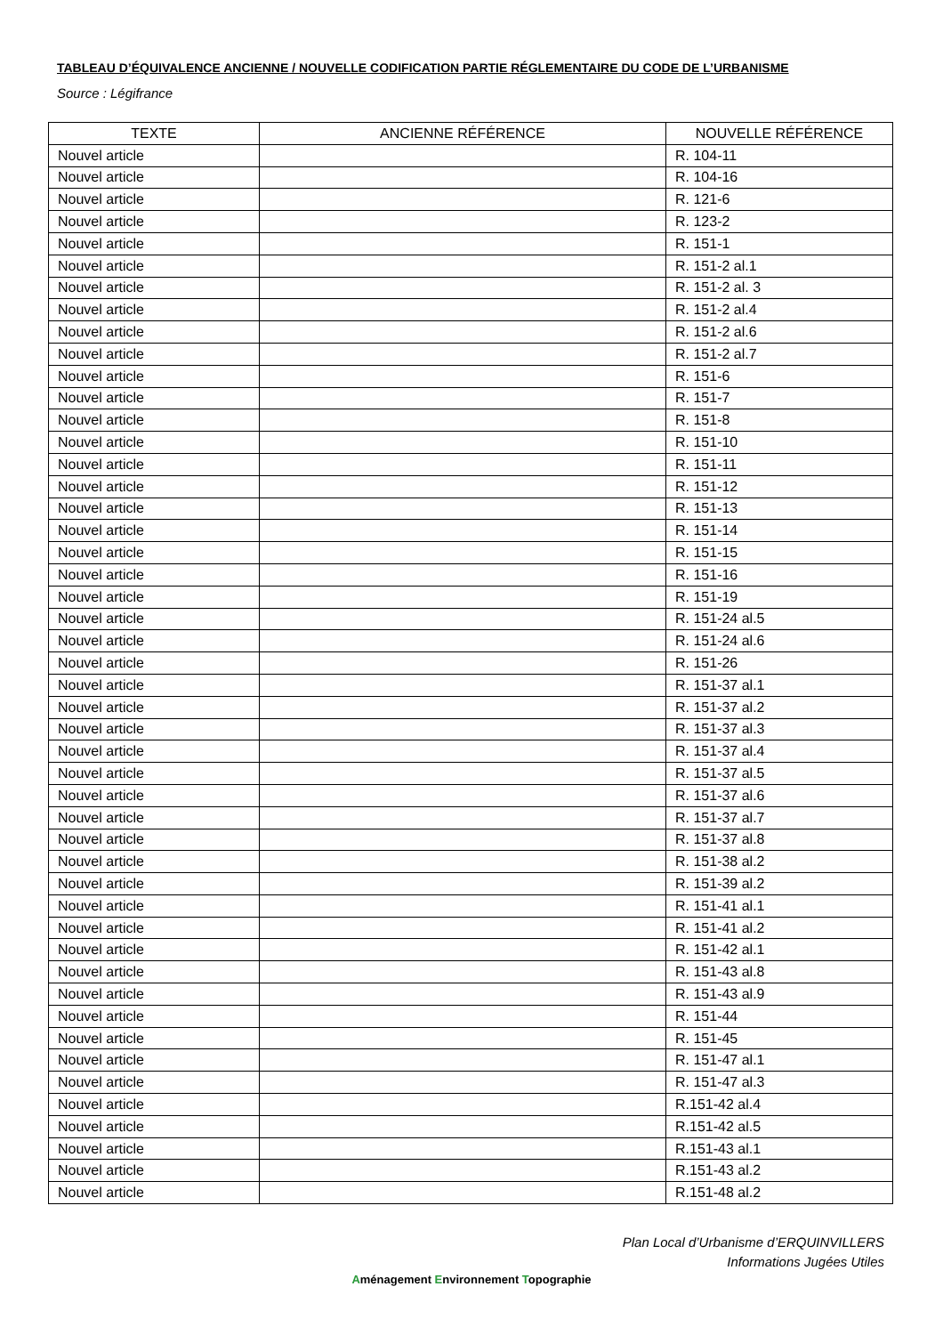TABLEAU D’ÉQUIVALENCE ANCIENNE / NOUVELLE CODIFICATION PARTIE RÉGLEMENTAIRE DU CODE DE L’URBANISME
Source : Légifrance
| TEXTE | ANCIENNE RÉFÉRENCE | NOUVELLE RÉFÉRENCE |
| --- | --- | --- |
| Nouvel article | | R. 104-11 |
| Nouvel article | | R. 104-16 |
| Nouvel article | | R. 121-6 |
| Nouvel article | | R. 123-2 |
| Nouvel article | | R. 151-1 |
| Nouvel article | | R. 151-2 al.1 |
| Nouvel article | | R. 151-2 al. 3 |
| Nouvel article | | R. 151-2 al.4 |
| Nouvel article | | R. 151-2 al.6 |
| Nouvel article | | R. 151-2 al.7 |
| Nouvel article | | R. 151-6 |
| Nouvel article | | R. 151-7 |
| Nouvel article | | R. 151-8 |
| Nouvel article | | R. 151-10 |
| Nouvel article | | R. 151-11 |
| Nouvel article | | R. 151-12 |
| Nouvel article | | R. 151-13 |
| Nouvel article | | R. 151-14 |
| Nouvel article | | R. 151-15 |
| Nouvel article | | R. 151-16 |
| Nouvel article | | R. 151-19 |
| Nouvel article | | R. 151-24 al.5 |
| Nouvel article | | R. 151-24 al.6 |
| Nouvel article | | R. 151-26 |
| Nouvel article | | R. 151-37 al.1 |
| Nouvel article | | R. 151-37 al.2 |
| Nouvel article | | R. 151-37 al.3 |
| Nouvel article | | R. 151-37 al.4 |
| Nouvel article | | R. 151-37 al.5 |
| Nouvel article | | R. 151-37 al.6 |
| Nouvel article | | R. 151-37 al.7 |
| Nouvel article | | R. 151-37 al.8 |
| Nouvel article | | R. 151-38 al.2 |
| Nouvel article | | R. 151-39 al.2 |
| Nouvel article | | R. 151-41 al.1 |
| Nouvel article | | R. 151-41 al.2 |
| Nouvel article | | R. 151-42 al.1 |
| Nouvel article | | R. 151-43 al.8 |
| Nouvel article | | R. 151-43 al.9 |
| Nouvel article | | R. 151-44 |
| Nouvel article | | R. 151-45 |
| Nouvel article | | R. 151-47 al.1 |
| Nouvel article | | R. 151-47 al.3 |
| Nouvel article | | R.151-42 al.4 |
| Nouvel article | | R.151-42 al.5 |
| Nouvel article | | R.151-43 al.1 |
| Nouvel article | | R.151-43 al.2 |
| Nouvel article | | R.151-48 al.2 |
Plan Local d’Urbanisme d’ERQUINVILLERS
Informations Jugées Utiles
Aménagement Environnement Topographie